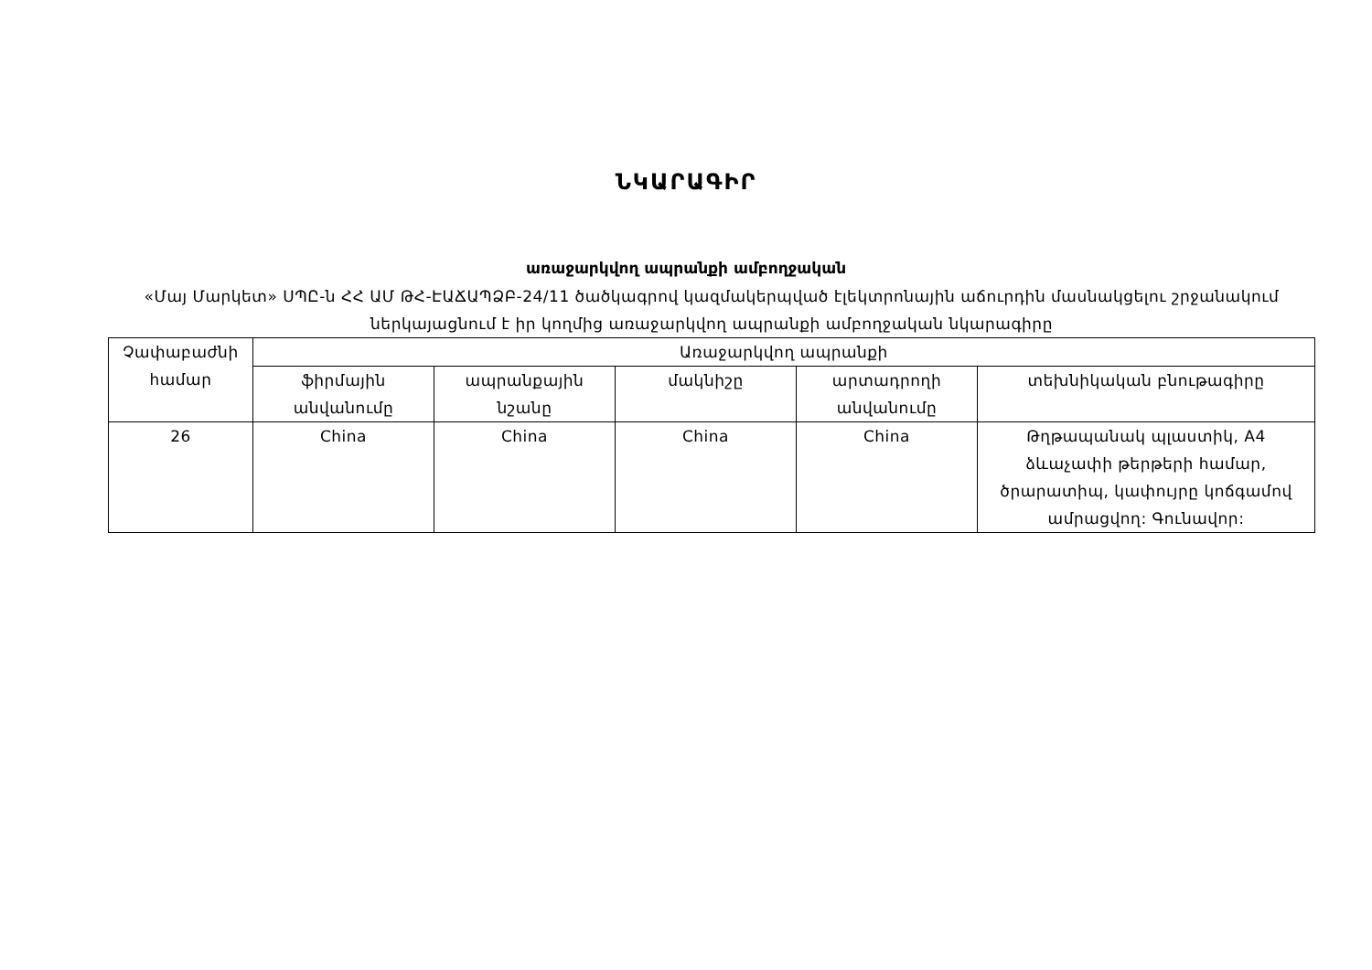ՆԿԱՐԱԳԻՐ
առաջարկվող ապրանքի ամբողջական
«Մայ Մարկետ» ՍՊԸ-ն ՀՀ ԱՄ ԹՀ-ԷԱՃԱՊՁԲ-24/11 ծածկագրով կազմակերպված էլեկտրոնային աճուրդին մասնակցելու շրջանակում ներկայացնում է իր կողմից առաջարկվող ապրանքի ամբողջական նկարագիրը
| Չափաբաժնի համար | Առաջարկվող ապրանքի | | | | |
| --- | --- | --- | --- | --- | --- |
| | ֆիրմային անվանումը | ապրանքային նշանը | մակնիշը | արտադրողի անվանումը | տեխնիկական բնութագիրը |
| 26 | China | China | China | China | Թղթապանակ պլաստիկ, A4 ձևաչափի թերթերի համար, ծրարատիպ, կափույրը կոճգամով ամրացվող: Գունավոր: |